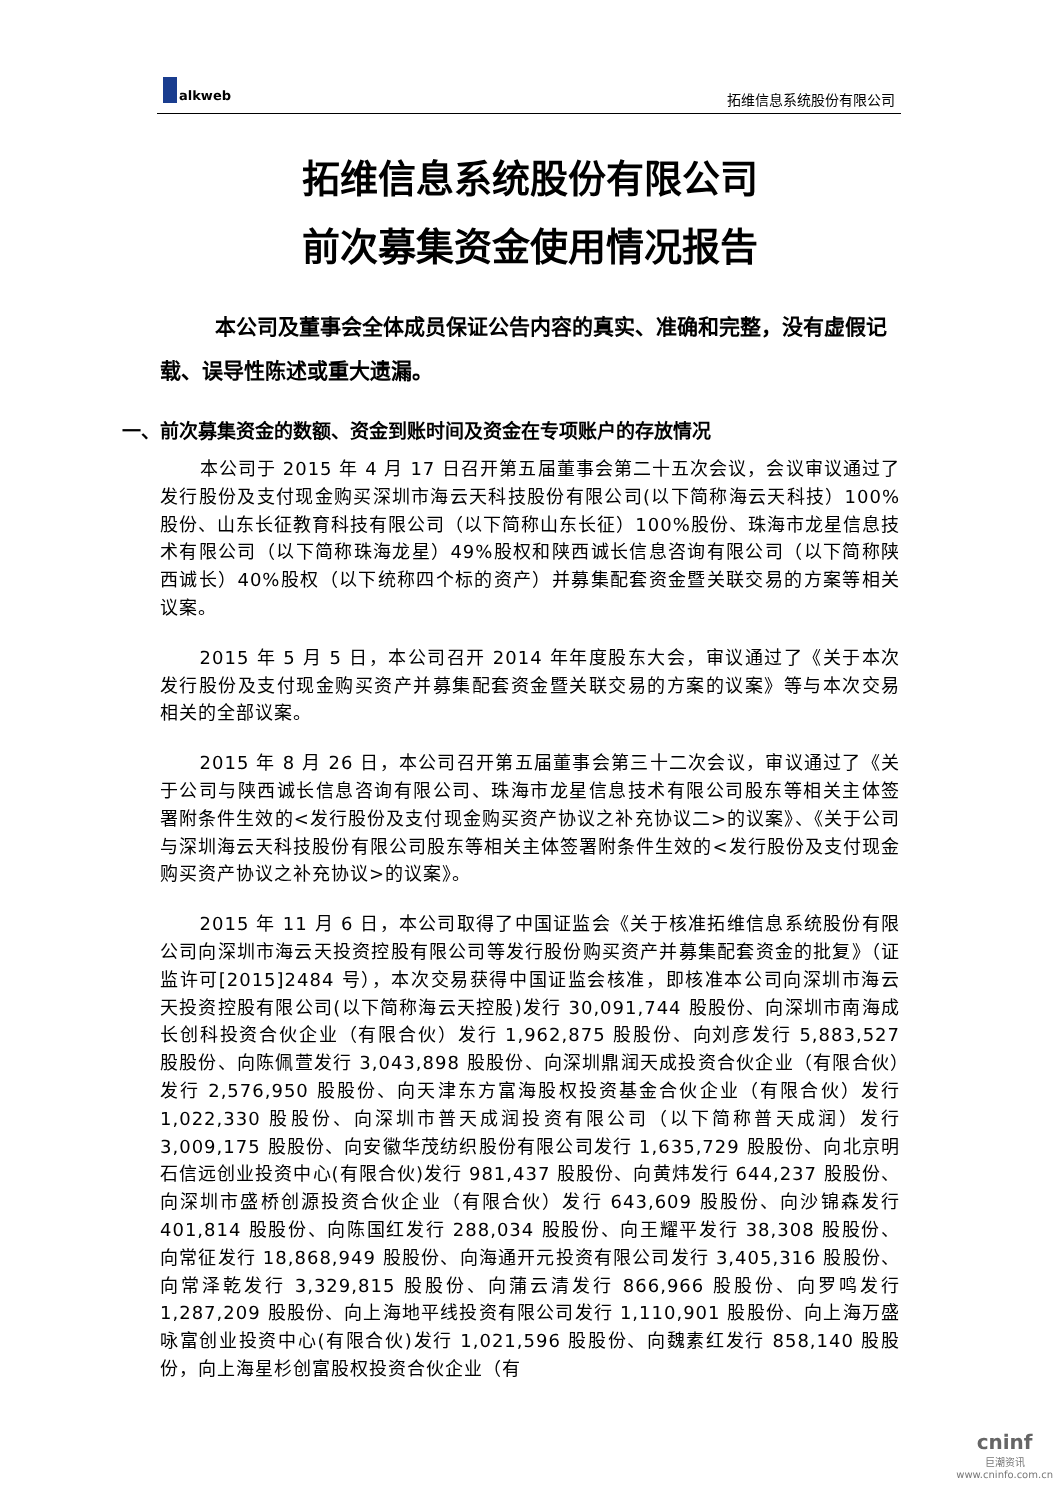alkweb
拓维信息系统股份有限公司
拓维信息系统股份有限公司
前次募集资金使用情况报告
本公司及董事会全体成员保证公告内容的真实、准确和完整，没有虚假记载、误导性陈述或重大遗漏。
一、前次募集资金的数额、资金到账时间及资金在专项账户的存放情况
本公司于 2015 年 4 月 17 日召开第五届董事会第二十五次会议，会议审议通过了发行股份及支付现金购买深圳市海云天科技股份有限公司(以下简称海云天科技）100%股份、山东长征教育科技有限公司（以下简称山东长征）100%股份、珠海市龙星信息技术有限公司（以下简称珠海龙星）49%股权和陕西诚长信息咨询有限公司（以下简称陕西诚长）40%股权（以下统称四个标的资产）并募集配套资金暨关联交易的方案等相关议案。
2015 年 5 月 5 日，本公司召开 2014 年年度股东大会，审议通过了《关于本次发行股份及支付现金购买资产并募集配套资金暨关联交易的方案的议案》等与本次交易相关的全部议案。
2015 年 8 月 26 日，本公司召开第五届董事会第三十二次会议，审议通过了《关于公司与陕西诚长信息咨询有限公司、珠海市龙星信息技术有限公司股东等相关主体签署附条件生效的<发行股份及支付现金购买资产协议之补充协议二>的议案》、《关于公司与深圳海云天科技股份有限公司股东等相关主体签署附条件生效的<发行股份及支付现金购买资产协议之补充协议>的议案》。
2015 年 11 月 6 日，本公司取得了中国证监会《关于核准拓维信息系统股份有限公司向深圳市海云天投资控股有限公司等发行股份购买资产并募集配套资金的批复》（证监许可[2015]2484 号），本次交易获得中国证监会核准，即核准本公司向深圳市海云天投资控股有限公司(以下简称海云天控股)发行 30,091,744 股股份、向深圳市南海成长创科投资合伙企业（有限合伙）发行 1,962,875 股股份、向刘彦发行 5,883,527 股股份、向陈佩萱发行 3,043,898 股股份、向深圳鼎润天成投资合伙企业（有限合伙）发行 2,576,950 股股份、向天津东方富海股权投资基金合伙企业（有限合伙）发行 1,022,330 股股份、向深圳市普天成润投资有限公司（以下简称普天成润）发行 3,009,175 股股份、向安徽华茂纺织股份有限公司发行 1,635,729 股股份、向北京明石信远创业投资中心(有限合伙)发行 981,437 股股份、向黄炜发行 644,237 股股份、向深圳市盛桥创源投资合伙企业（有限合伙）发行 643,609 股股份、向沙锦森发行 401,814 股股份、向陈国红发行 288,034 股股份、向王耀平发行 38,308 股股份、向常征发行 18,868,949 股股份、向海通开元投资有限公司发行 3,405,316 股股份、向常泽乾发行 3,329,815 股股份、向蒲云清发行 866,966 股股份、向罗鸣发行 1,287,209 股股份、向上海地平线投资有限公司发行 1,110,901 股股份、向上海万盛咏富创业投资中心(有限合伙)发行 1,021,596 股股份、向魏素红发行 858,140 股股份，向上海星杉创富股权投资合伙企业（有
cninf
巨潮资讯
www.cninfo.com.cn